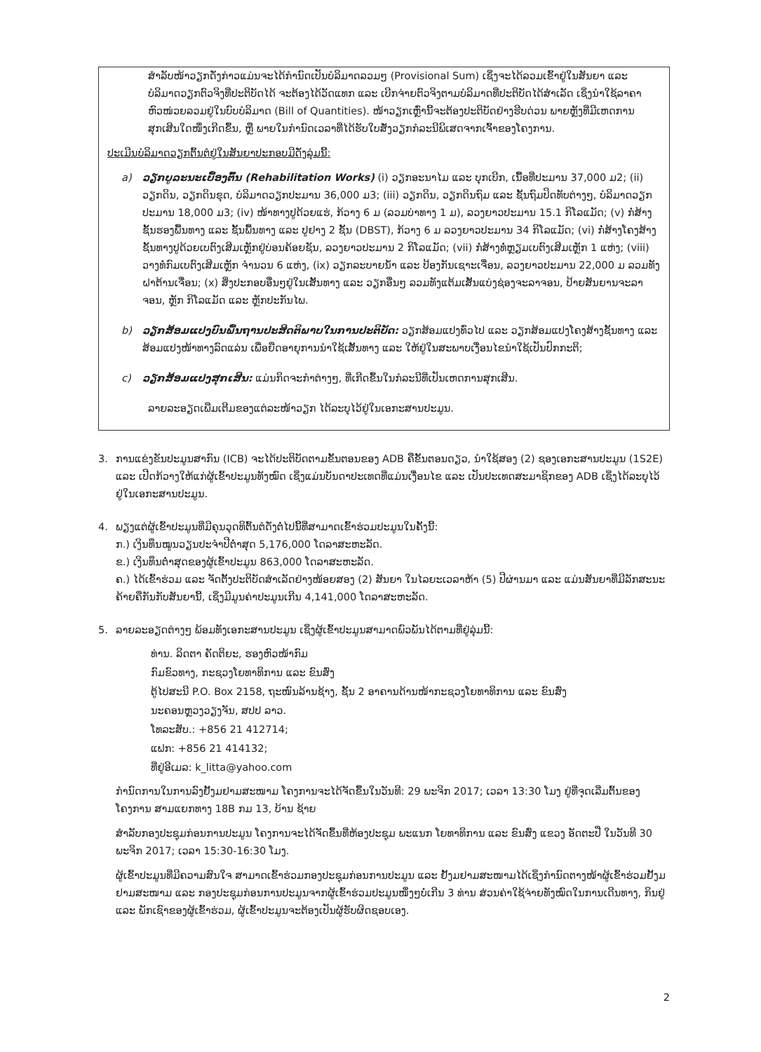ສຳລັບໜ້າວຽກດັ່ງກ່າວແມ່ນຈະໄດ້ກຳນົດເປັນບໍລິມາດລວມໆ (Provisional Sum) ເຊິ່ງຈະໄດ້ລວມເຂົ້າຢູ່ໃນສັນຍາ ແລະ ບໍລິມາດວຽກຕົວຈິງທີ່ປະຕິບັດໄດ້ ຈະຕ້ອງໄດ້ວັດແທກ ແລະ ເບີກຈ່າຍຕົວຈິງຕາມບໍລິມາດທີ່ປະຕິບັດໄດ້ສຳເລັດ ເຊິ່ງນຳໃຊ້ລາຄາຫົວໜ່ວຍລວມຢູ່ໃນບົບບໍລິມາດ (Bill of Quantities). ໜ້າວຽກເຫຼົ່ານີ້ຈະຕ້ອງປະຕິບັດຢ່າງຮີບດ່ວນ ພາຍຫຼັງທີ່ມີເຫດການສຸກເສີນໃດໜຶ່ງເກີດຂຶ້ນ, ຫຼື ພາຍໃນກຳນົດເວລາທີ່ໄດ້ຮັບໃບສັ່ງວຽກກໍລະນີພິເສດຈາກເຈົ້າຂອງໂຄງການ.
ປະເມີນບໍລິມາດວຽກຕົ້ນຕໍຢູ່ໃນສັນຍາປະກອບມີດັ່ງລຸ່ມນີ້:
a) ວຽກບູລະນະເບື້ອງຕົ້ນ (Rehabilitation Works) (i) ວຽກອະນາໄມ ແລະ ບຸກເບີກ, ເນື້ອທີ່ປະມານ 37,000 ມ2; (ii) ວຽກດິນ, ວຽກດິນຂຸດ, ບໍລິມາດວຽກປະມານ 36,000 ມ3; (iii) ວຽກດິນ, ວຽກດິນຖົມ ແລະ ຊັ້ນຖົມປິດທັບຕ່າງໆ, ບໍລິມາດວຽກປະມານ 18,000 ມ3; (iv) ໜ້າທາງປູດ້ວຍແຮ່, ກ້ວາງ 6 ມ (ລວມບ່າທາງ 1 ມ), ລວງຍາວປະມານ 15.1 ກິໂລແມັດ; (v) ກໍ່ສ້າງຊັ້ນຮອງພື້ນທາງ ແລະ ຊັ້ນພື້ນທາງ ແລະ ປູຢາງ 2 ຊັ້ນ (DBST), ກ້ວາງ 6 ມ ລວງຍາວປະມານ 34 ກິໂລແມັດ; (vi) ກໍ່ສ້າງໂຄງສ້າງຊັ້ນທາງປູດ້ວຍເບຕົງເສີມເຫຼັກຢູ່ບ່ອນຄ້ອຍຊັນ, ລວງຍາວປະມານ 2 ກິໂລແມັດ; (vii) ກໍ່ສ້າງທໍ່ຫຼຽມເບຕົງເສີມເຫຼັກ 1 ແຫ່ງ; (viii) ວາງທໍ່ກົມເບຕົງເສີມເຫຼັກ ຈຳນວນ 6 ແຫ່ງ, (ix) ວຽກລະບາຍນ້ຳ ແລະ ປ້ອງກັນເຊາະເຈື່ອນ, ລວງຍາວປະມານ 22,000 ມ ລວມທັງຝາຕ້ານເຈື່ອນ; (x) ສິ່ງປະກອບອື່ນໆຢູ່ໃນເສັ້ນທາງ ແລະ ວຽກອື່ນໆ ລວມທັງແຕ້ມເສັ້ນແບ່ງຊ່ອງຈະລາຈອນ, ປ້າຍສັນຍານຈະລາຈອນ, ຫຼັກ ກິໂລແມັດ ແລະ ຫຼັກປະກັນໄພ.
b) ວຽກສ້ອມແປງບົນພື້ນຖານປະສິດຕິພາບໃນການປະຕິບັດ: ວຽກສ້ອມແປງທົ່ວໄປ ແລະ ວຽກສ້ອມແປງໂຄງສ້າງຊັ້ນທາງ ແລະ ສ້ອມແປງໜ້າທາງລົດແລ່ນ ເພື່ອຍືດອາຍຸການນຳໃຊ້ເສັ້ນທາງ ແລະ ໃຫ້ຢູ່ໃນສະພາບເງື່ອນໄຂນຳໃຊ້ເປັນປົກກະຕິ;
c) ວຽກສ້ອມແປງສຸກເສີນ: ແມ່ນກິດຈະກຳຕ່າງໆ, ທີ່ເກີດຂຶ້ນໃນກໍລະນີທີ່ເປັນເຫດການສຸກເສີນ.
ລາຍລະອຽດເພີ່ມເຕີມຂອງແຕ່ລະໜ້າວຽກ ໄດ້ລະບຸໄວ້ຢູ່ໃນເອກະສານປະມູນ.
3. ການແຂ່ງຂັນປະມູນສາກົນ (ICB) ຈະໄດ້ປະຕິບັດຕາມຂັ້ນຕອນຂອງ ADB ຄືຂັ້ນຕອນດຽວ, ນຳໃຊ້ສອງ (2) ຊອງເອກະສານປະມູນ (1S2E) ແລະ ເປີດກ້ວາງໃຫ້ແກ່ຜູ້ເຂົ້າປະມູນທັງໝົດ ເຊິ່ງແມ່ນບັນດາປະເທດທີ່ແມ່ນເງື່ອນໄຂ ແລະ ເປັນປະເທດສະມາຊິກຂອງ ADB ເຊິ່ງໄດ້ລະບຸໄວ້ຢູ່ໃນເອກະສານປະມູນ.
4. ພຽງແຕ່ຜູ້ເຂົ້າປະມູນທີ່ມີຄຸນວຸດທິຕົ້ນຕໍດັ່ງຕໍ່ໄປນີ້ທີ່ສາມາດເຂົ້າຮ່ວມປະມູນໃນຄັ້ງນີ້:
ກ.) ເງິນທຶນໝູນວຽນປະຈຳປີຕ່ຳສຸດ 5,176,000 ໂດລາສະຫະລັດ.
ຂ.) ເງິນທຶນຕ່ຳສຸດຂອງຜູ້ເຂົ້າປະມູນ 863,000 ໂດລາສະຫະລັດ.
ຄ.) ໄດ້ເຂົ້າຮ່ວມ ແລະ ຈັດຕັ້ງປະຕິບັດສຳເລັດຢ່າງໜ້ອຍສອງ (2) ສັນຍາ ໃນໄລຍະເວລາຫ້າ (5) ປີຜ່ານມາ ແລະ ແມ່ນສັນຍາທີ່ມີລັກສະນະຄ້າຍຄືກັນກັບສັນຍານີ້, ເຊິ່ງມີມູນຄ່າປະມູນເກີນ 4,141,000 ໂດລາສະຫະລັດ.
5. ລາຍລະອຽດຕ່າງໆ ພ້ອມທັງເອກະສານປະມູນ ເຊິ່ງຜູ້ເຂົ້າປະມູນສາມາດພົວພັນໄດ້ຕາມທີ່ຢູ່ລຸ່ມນີ້:
ທ່ານ. ລິດຕາ ຄັດຕິຍະ, ຮອງຫົວໜ້າກົມ
ກົມຂົວທາງ, ກະຊວງໂຍທາທິການ ແລະ ຂົນສົ່ງ
ຕູ້ໄປສະນີ P.O. Box 2158, ຖະໜົນລ້ານຊ້າງ, ຊັ້ນ 2 ອາຄານດ້ານໜ້າກະຊວງໂຍທາທິການ ແລະ ຂົນສົ່ງ
ນະຄອນຫຼວງວຽງຈັນ, ສປປ ລາວ.
ໂທລະສັບ.: +856 21 412714;
ແຟກ: +856 21 414132;
ທີ່ຢູ່ອີເມລ: k_litta@yahoo.com
ກຳນົດການໃນການລົງຢັ້ງມຢາມສະໜາມ ໂຄງການຈະໄດ້ຈັດຂຶ້ນໃນວັນທີ: 29 ພະຈິກ 2017; ເວລາ 13:30 ໂມງ ຢູ່ທີ່ຈຸດເລີ່ມຕົ້ນຂອງໂຄງການ ສາມແຍກທາງ 18B ກມ 13, ບ້ານ ຊ້າຍ
ສຳລັບກອງປະຊຸມກ່ອນການປະມູນ ໂຄງການຈະໄດ້ຈັດຂຶ້ນທີ່ຫ້ອງປະຊຸມ ພະແນກ ໂຍທາທິການ ແລະ ຂົນສົ່ງ ແຂວງ ອັດຕະປື ໃນວັນທີ 30 ພະຈິກ 2017; ເວລາ 15:30-16:30 ໂມງ.
ຜູ້ເຂົ້າປະມູນທີ່ມີຄວາມສົນໃຈ ສາມາດເຂົ້າຮ່ວມກອງປະຊຸມກ່ອນການປະມູນ ແລະ ຢັ້ງມຢາມສະໜາມໄດ້ເຊິ່ງກຳນົດຕາງໜ້າຜູ້ເຂົ້າຮ່ວມຢັ້ງມຢາມສະໜາມ ແລະ ກອງປະຊຸມກ່ອນການປະມູນຈາກຜູ້ເຂົ້າຮ່ວມປະມູນໜຶ່ງໆບໍ່ເກີນ 3 ທ່ານ ສ່ວນຄ່າໃຊ້ຈ່າຍທັງໝົດໃນການເດີນທາງ, ກິນຢູ່ ແລະ ພັກເຊົາຂອງຜູ້ເຂົ້າຮ່ວມ, ຜູ້ເຂົ້າປະມູນຈະຕ້ອງເປັນຜູ້ຮັບຜິດຊອບເອງ.
2